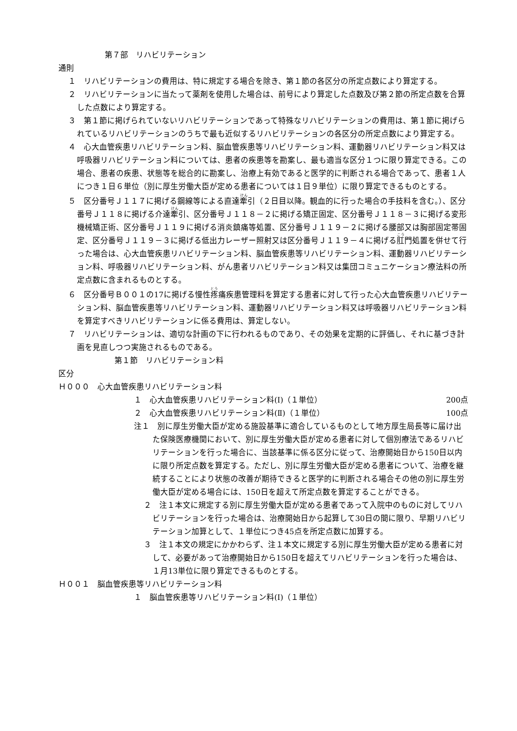第７部　リハビリテーション
通則
１　リハビリテーションの費用は、特に規定する場合を除き、第１節の各区分の所定点数により算定する。
２　リハビリテーションに当たって薬剤を使用した場合は、前号により算定した点数及び第２節の所定点数を合算した点数により算定する。
３　第１節に掲げられていないリハビリテーションであって特殊なリハビリテーションの費用は、第１節に掲げられているリハビリテーションのうちで最も近似するリハビリテーションの各区分の所定点数により算定する。
４　心大血管疾患リハビリテーション料、脳血管疾患等リハビリテーション料、運動器リハビリテーション料又は呼吸器リハビリテーション料については、患者の疾患等を勘案し、最も適当な区分１つに限り算定できる。この場合、患者の疾患、状態等を総合的に勘案し、治療上有効であると医学的に判断される場合であって、患者１人につき１日６単位（別に厚生労働大臣が定める患者については１日９単位）に限り算定できるものとする。
５　区分番号Ｊ１１７に掲げる鋼線等による直達牽引（２日目以降。観血的に行った場合の手技料を含む。）、区分番号Ｊ１１８に掲げる介達牽引、区分番号Ｊ１１８－２に掲げる矯正固定、区分番号Ｊ１１８－３に掲げる変形機械矯正術、区分番号Ｊ１１９に掲げる消炎鎮痛等処置、区分番号Ｊ１１９－２に掲げる腰部又は胸部固定帯固定、区分番号Ｊ１１９－３に掲げる低出力レーザー照射又は区分番号Ｊ１１９－４に掲げる肛門処置を併せて行った場合は、心大血管疾患リハビリテーション料、脳血管疾患等リハビリテーション料、運動器リハビリテーション料、呼吸器リハビリテーション料、がん患者リハビリテーション料又は集団コミュニケーション療法料の所定点数に含まれるものとする。
６　区分番号Ｂ００１の17に掲げる慢性疼痛疾患管理料を算定する患者に対して行った心大血管疾患リハビリテーション料、脳血管疾患等リハビリテーション料、運動器リハビリテーション料又は呼吸器リハビリテーション料を算定すべきリハビリテーションに係る費用は、算定しない。
７　リハビリテーションは、適切な計画の下に行われるものであり、その効果を定期的に評価し、それに基づき計画を見直しつつ実施されるものである。
第１節　リハビリテーション料
区分
Ｈ０００　心大血管疾患リハビリテーション料
１　心大血管疾患リハビリテーション料(Ⅰ)（１単位） 200点
２　心大血管疾患リハビリテーション料(Ⅱ)（１単位） 100点
注１　別に厚生労働大臣が定める施設基準に適合しているものとして地方厚生局長等に届け出た保険医療機関において、別に厚生労働大臣が定める患者に対して個別療法であるリハビリテーションを行った場合に、当該基準に係る区分に従って、治療開始日から150日以内に限り所定点数を算定する。ただし、別に厚生労働大臣が定める患者について、治療を継続することにより状態の改善が期待できると医学的に判断される場合その他の別に厚生労働大臣が定める場合には、150日を超えて所定点数を算定することができる。
２　注１本文に規定する別に厚生労働大臣が定める患者であって入院中のものに対してリハビリテーションを行った場合は、治療開始日から起算して30日の間に限り、早期リハビリテーション加算として、１単位につき45点を所定点数に加算する。
３　注１本文の規定にかかわらず、注１本文に規定する別に厚生労働大臣が定める患者に対して、必要があって治療開始日から150日を超えてリハビリテーションを行った場合は、１月13単位に限り算定できるものとする。
Ｈ００１　脳血管疾患等リハビリテーション料
１　脳血管疾患等リハビリテーション料(Ⅰ)（１単位）